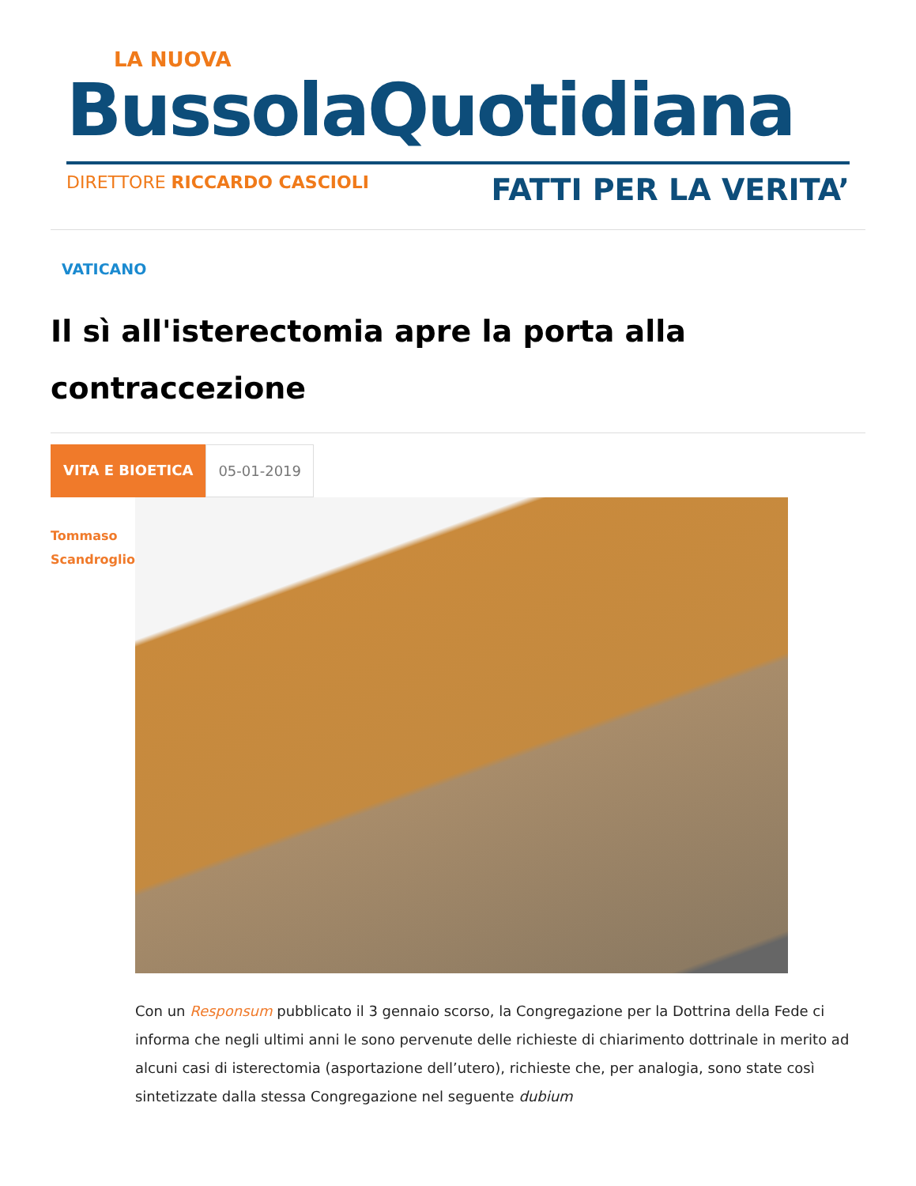LA NUOVA
BussolaQuotidiana
DIRETTORE RICCARDO CASCIOLI FATTI PER LA VERITA’
VATICANO
Il sì all'isterectomia apre la porta alla contraccezione
VITA E BIOETICA 05-01-2019
Tommaso
Scandroglio
Con un Responsum pubblicato il 3 gennaio scorso, la Congregazione per la Dottrina della Fede ci informa che negli ultimi anni le sono pervenute delle richieste di chiarimento dottrinale in merito ad alcuni casi di isterectomia (asportazione dell’utero), richieste che, per analogia, sono state così sintetizzate dalla stessa Congregazione nel seguente dubium